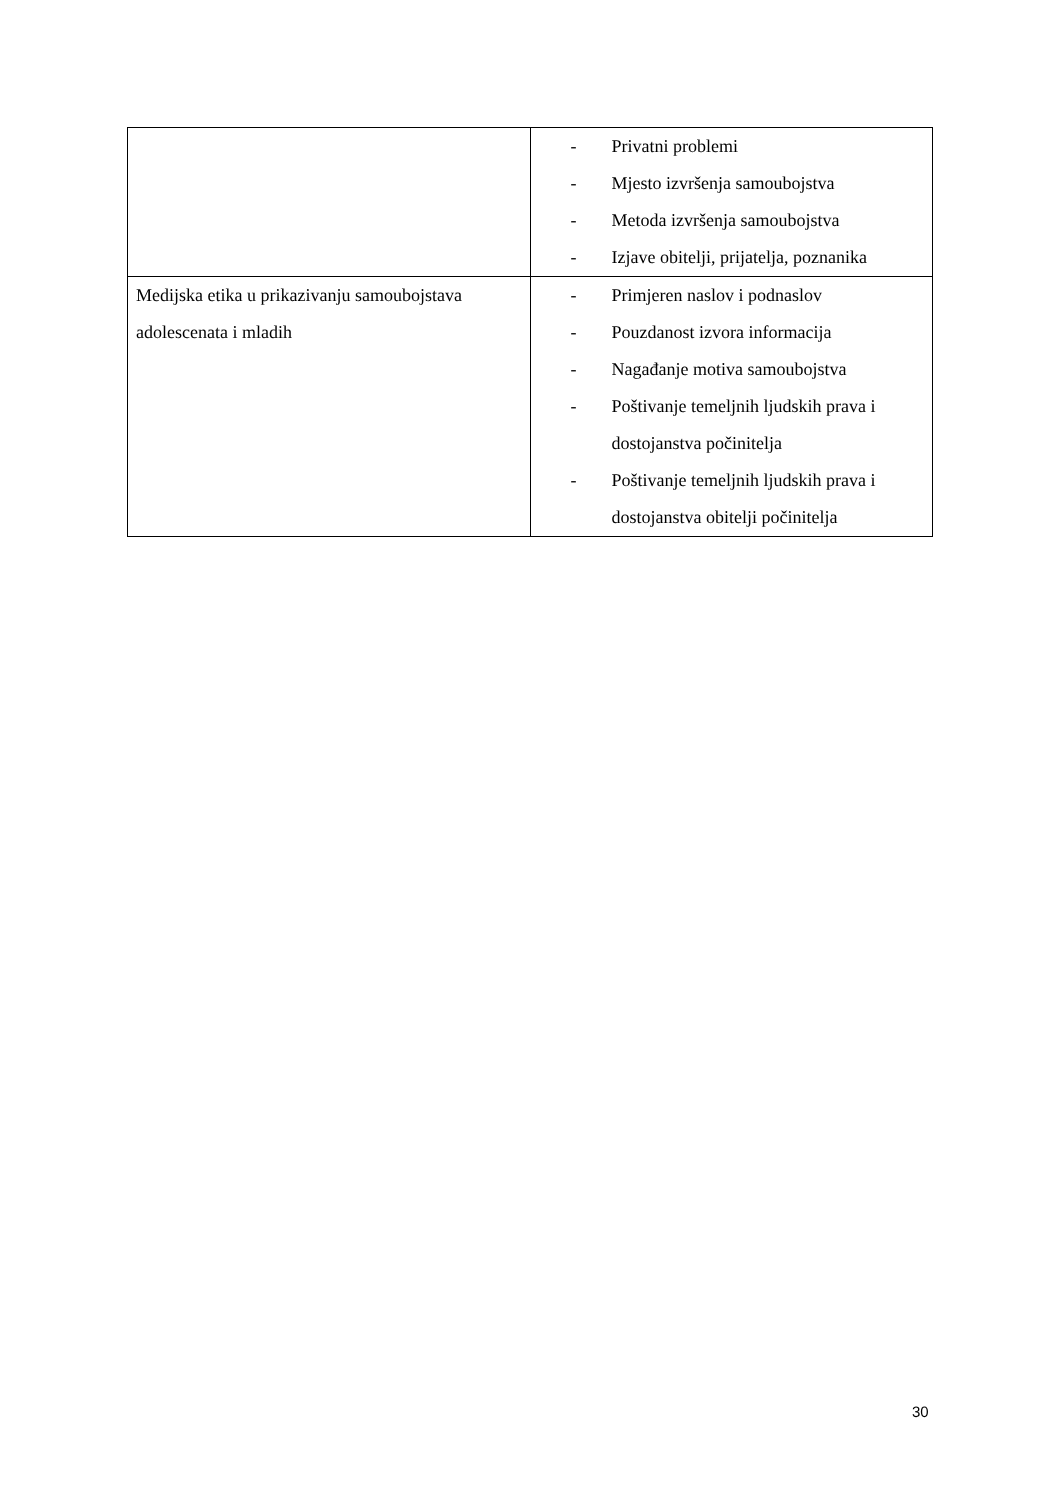| | - Privatni problemi - Mjesto izvršenja samoubojstva - Metoda izvršenja samoubojstva - Izjave obitelji, prijatelja, poznanika |
| Medijska etika u prikazivanju samoubojstava adolescenata i mladih | - Primjeren naslov i podnaslov - Pouzdanost izvora informacija - Nagađanje motiva samoubojstva - Poštivanje temeljnih ljudskih prava i dostojanstva počinitelja - Poštivanje temeljnih ljudskih prava i dostojanstva obitelji počinitelja |
30